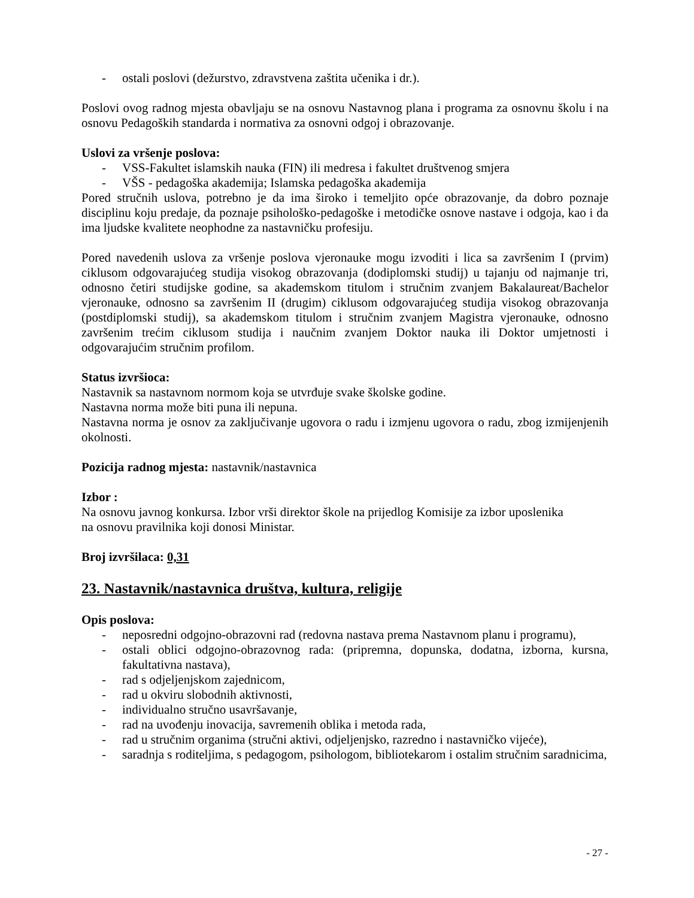- ostali poslovi (dežurstvo, zdravstvena zaštita učenika i dr.).
Poslovi ovog radnog mjesta obavljaju se na osnovu Nastavnog plana i programa za osnovnu školu i na osnovu Pedagoških standarda i normativa za osnovni odgoj i obrazovanje.
Uslovi za vršenje poslova:
- VSS-Fakultet islamskih nauka (FIN) ili medresa i fakultet društvenog smjera
- VŠS - pedagoška akademija; Islamska pedagoška akademija
Pored stručnih uslova, potrebno je da ima široko i temeljito opće obrazovanje, da dobro poznaje disciplinu koju predaje, da poznaje psihološko-pedagoške i metodičke osnove nastave i odgoja, kao i da ima ljudske kvalitete neophodne za nastavničku profesiju.
Pored navedenih uslova za vršenje poslova vjeronauke mogu izvoditi i lica sa završenim I (prvim) ciklusom odgovarajućeg studija visokog obrazovanja (dodiplomski studij) u tajanju od najmanje tri, odnosno četiri studijske godine, sa akademskom titulom i stručnim zvanjem Bakalaureat/Bachelor vjeronauke, odnosno sa završenim II (drugim) ciklusom odgovarajućeg studija visokog obrazovanja (postdiplomski studij), sa akademskom titulom i stručnim zvanjem Magistra vjeronauke, odnosno završenim trećim ciklusom studija i naučnim zvanjem Doktor nauka ili Doktor umjetnosti i odgovarajućim stručnim profilom.
Status izvršioca:
Nastavnik sa nastavnom normom koja se utvrđuje svake školske godine.
Nastavna norma može biti puna ili nepuna.
Nastavna norma je osnov za zaključivanje ugovora o radu i izmjenu ugovora o radu, zbog izmijenjenih okolnosti.
Pozicija radnog mjesta: nastavnik/nastavnica
Izbor :
Na osnovu javnog konkursa. Izbor vrši direktor škole na prijedlog Komisije za izbor uposlenika
na osnovu pravilnika koji donosi Ministar.
Broj izvršilaca: 0,31
23. Nastavnik/nastavnica društva, kultura, religije
Opis poslova:
- neposredni odgojno-obrazovni rad (redovna nastava prema Nastavnom planu i programu),
- ostali oblici odgojno-obrazovnog rada: (pripremna, dopunska, dodatna, izborna, kursna, fakultativna nastava),
- rad s odjeljenjskom zajednicom,
- rad u okviru slobodnih aktivnosti,
- individualno stručno usavršavanje,
- rad na uvođenju inovacija, savremenih oblika i metoda rada,
- rad u stručnim organima (stručni aktivi, odjeljenjsko, razredno i nastavničko vijeće),
- saradnja s roditeljima, s pedagogom, psihologom, bibliotekarom i ostalim stručnim saradnicima,
- 27 -